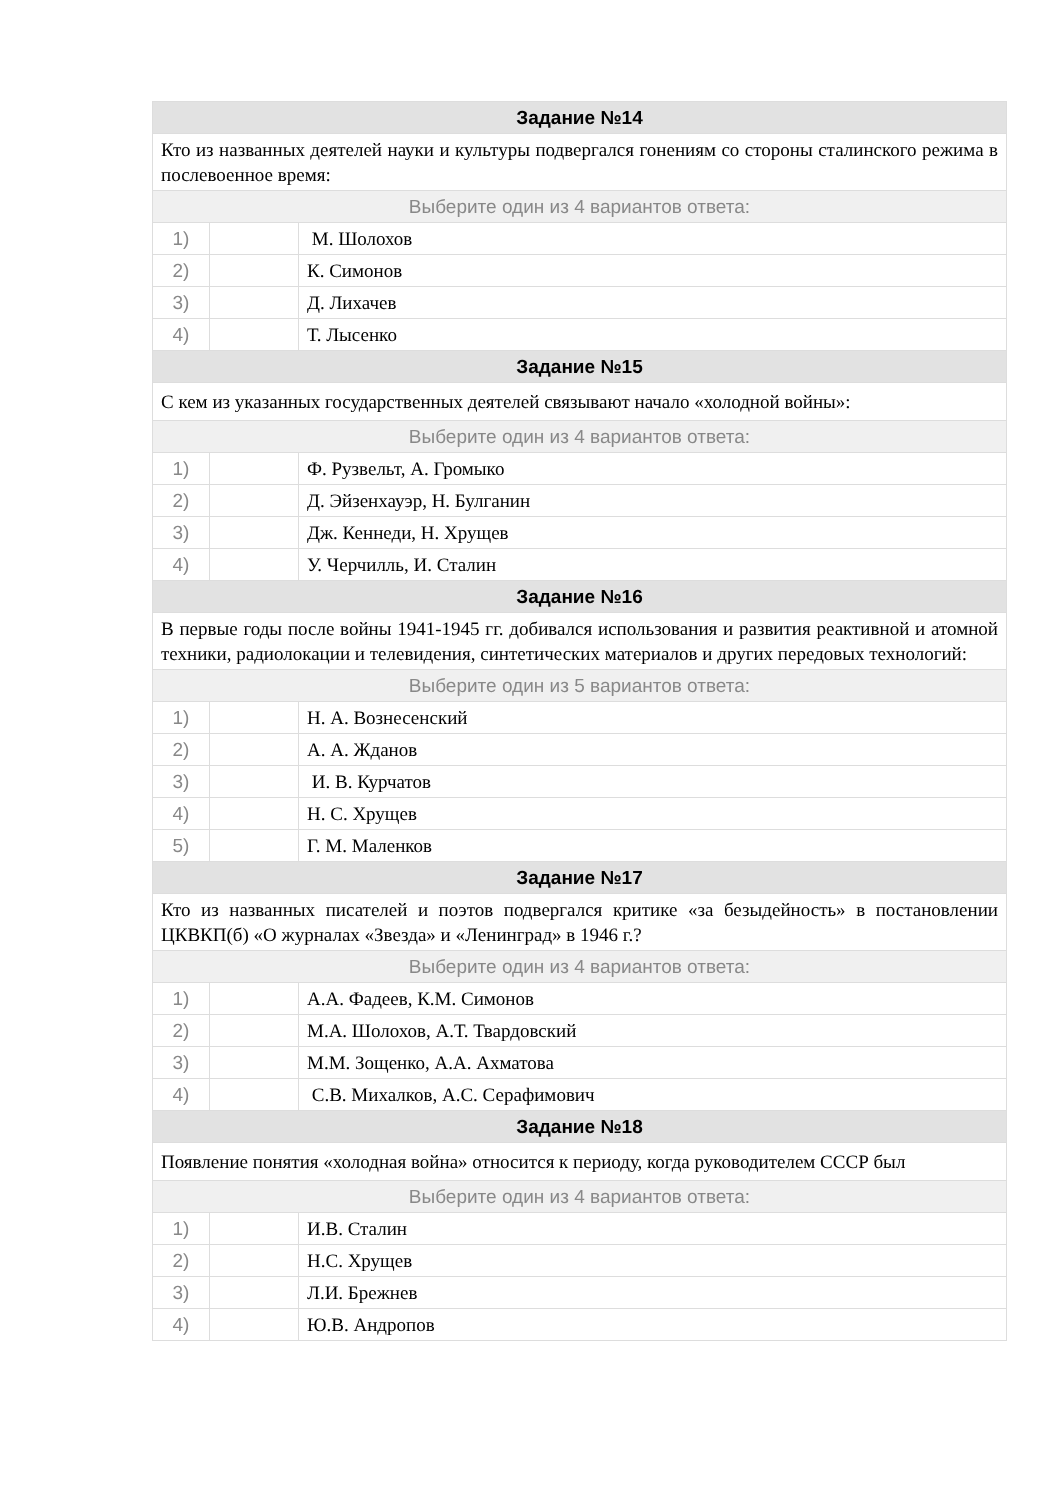| Задание №14 | | |
| --- | --- | --- |
| Кто из названных деятелей науки и культуры подвергался гонениям со стороны сталинского режима в послевоенное время: | | |
| Выберите один из 4 вариантов ответа: | | |
| 1) | | М. Шолохов |
| 2) | | К. Симонов |
| 3) | | Д. Лихачев |
| 4) | | Т. Лысенко |
| Задание №15 | | |
| С кем из указанных государственных деятелей связывают начало «холодной войны»: | | |
| Выберите один из 4 вариантов ответа: | | |
| 1) | | Ф. Рузвельт, А. Громыко |
| 2) | | Д. Эйзенхауэр, Н. Булганин |
| 3) | | Дж. Кеннеди, Н. Хрущев |
| 4) | | У. Черчилль, И. Сталин |
| Задание №16 | | |
| В первые годы после войны 1941-1945 гг. добивался использования и развития реактивной и атомной техники, радиолокации и телевидения, синтетических материалов и других передовых технологий: | | |
| Выберите один из 5 вариантов ответа: | | |
| 1) | | Н. А. Вознесенский |
| 2) | | А. А. Жданов |
| 3) | | И. В. Курчатов |
| 4) | | Н. С. Хрущев |
| 5) | | Г. М. Маленков |
| Задание №17 | | |
| Кто из названных писателей и поэтов подвергался критике «за безыдейность» в постановлении ЦКВКП(б) «О журналах «Звезда» и «Ленинград» в 1946 г.? | | |
| Выберите один из 4 вариантов ответа: | | |
| 1) | | А.А. Фадеев, К.М. Симонов |
| 2) | | М.А. Шолохов, А.Т. Твардовский |
| 3) | | М.М. Зощенко, А.А. Ахматова |
| 4) | | С.В. Михалков, А.С. Серафимович |
| Задание №18 | | |
| Появление понятия «холодная война» относится к периоду, когда руководителем СССР был | | |
| Выберите один из 4 вариантов ответа: | | |
| 1) | | И.В. Сталин |
| 2) | | Н.С. Хрущев |
| 3) | | Л.И. Брежнев |
| 4) | | Ю.В. Андропов |